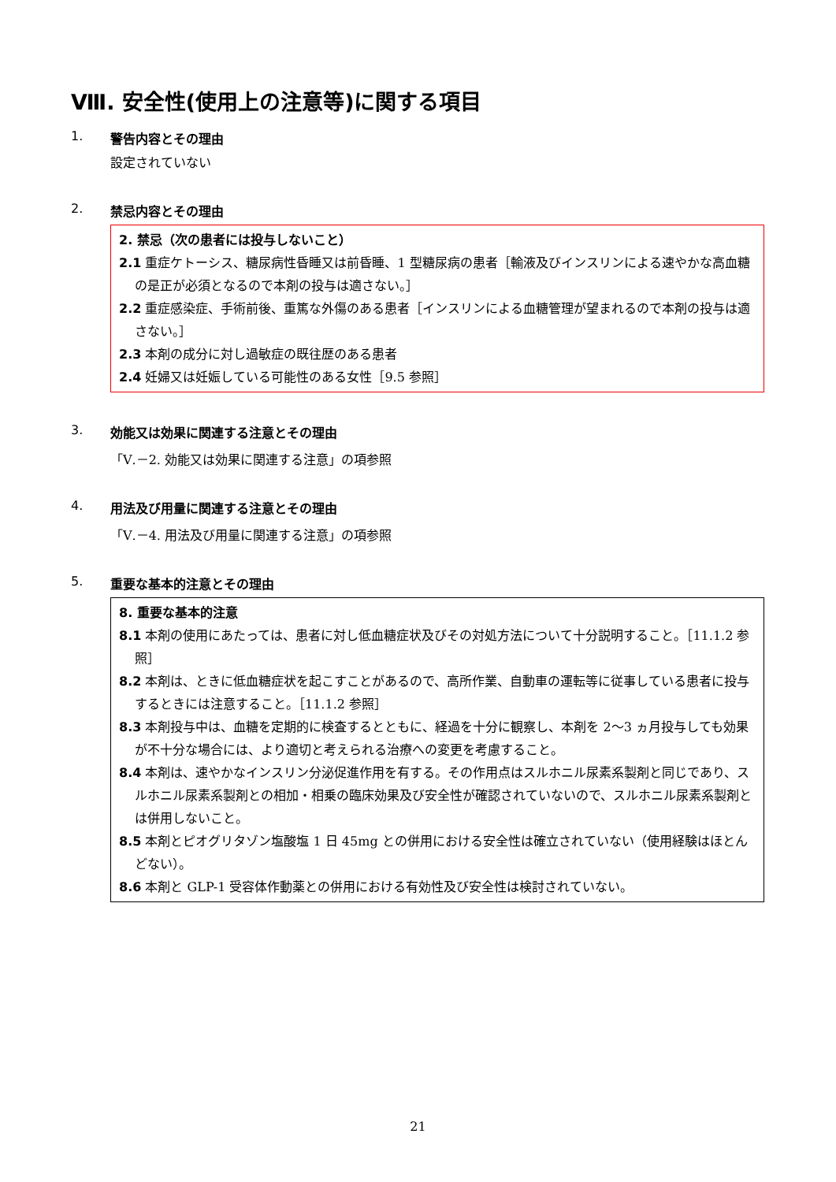Ⅷ. 安全性(使用上の注意等)に関する項目
1. 警告内容とその理由
設定されていない
2. 禁忌内容とその理由
2. 禁忌（次の患者には投与しないこと）
2.1 重症ケトーシス、糖尿病性昏睡又は前昏睡、1 型糖尿病の患者［輸液及びインスリンによる速やかな高血糖の是正が必須となるので本剤の投与は適さない。］
2.2 重症感染症、手術前後、重篤な外傷のある患者［インスリンによる血糖管理が望まれるので本剤の投与は適さない。］
2.3 本剤の成分に対し過敏症の既往歴のある患者
2.4 妊婦又は妊娠している可能性のある女性［9.5 参照］
3. 効能又は効果に関連する注意とその理由
「Ⅴ.－2. 効能又は効果に関連する注意」の項参照
4. 用法及び用量に関連する注意とその理由
「Ⅴ.－4. 用法及び用量に関連する注意」の項参照
5. 重要な基本的注意とその理由
8. 重要な基本的注意
8.1 本剤の使用にあたっては、患者に対し低血糖症状及びその対処方法について十分説明すること。［11.1.2 参照］
8.2 本剤は、ときに低血糖症状を起こすことがあるので、高所作業、自動車の運転等に従事している患者に投与するときには注意すること。［11.1.2 参照］
8.3 本剤投与中は、血糖を定期的に検査するとともに、経過を十分に観察し、本剤を 2～3 ヵ月投与しても効果が不十分な場合には、より適切と考えられる治療への変更を考慮すること。
8.4 本剤は、速やかなインスリン分泌促進作用を有する。その作用点はスルホニル尿素系製剤と同じであり、スルホニル尿素系製剤との相加・相乗の臨床効果及び安全性が確認されていないので、スルホニル尿素系製剤とは併用しないこと。
8.5 本剤とピオグリタゾン塩酸塩 1 日 45mg との併用における安全性は確立されていない（使用経験はほとんどない）。
8.6 本剤と GLP-1 受容体作動薬との併用における有効性及び安全性は検討されていない。
21